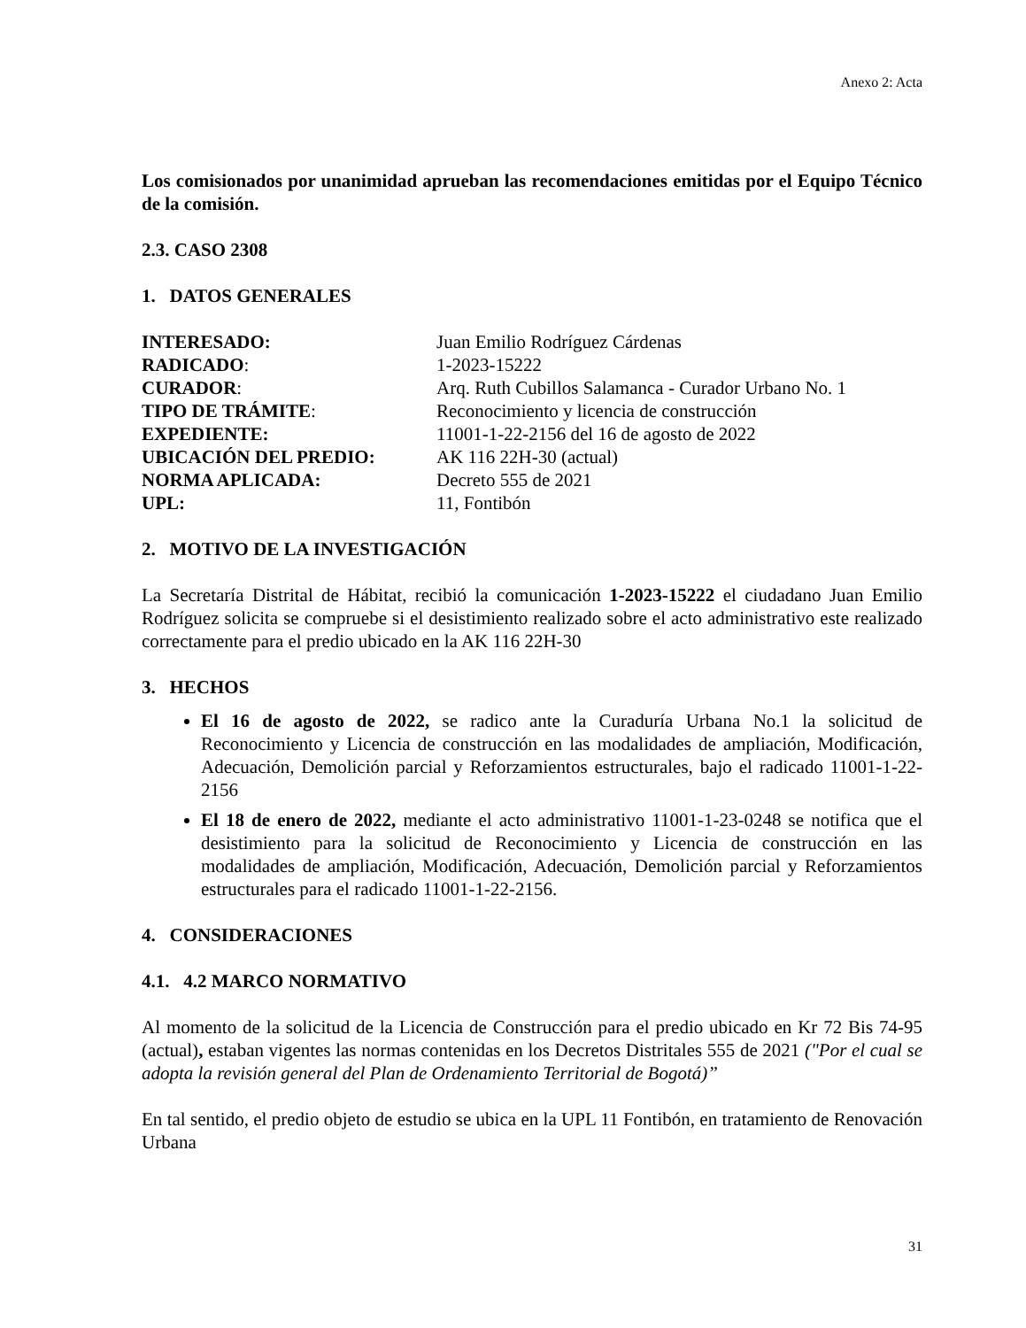Anexo 2: Acta
Los comisionados por unanimidad aprueban las recomendaciones emitidas por el Equipo Técnico de la comisión.
2.3. CASO 2308
1. DATOS GENERALES
INTERESADO:
Juan Emilio Rodríguez Cárdenas
RADICADO:
1-2023-15222
CURADOR:
Arq. Ruth Cubillos Salamanca - Curador Urbano No. 1
TIPO DE TRÁMITE:
Reconocimiento y licencia de construcción
EXPEDIENTE:
11001-1-22-2156 del 16 de agosto de 2022
UBICACIÓN DEL PREDIO:
AK 116 22H-30 (actual)
NORMA APLICADA:
Decreto 555 de 2021
UPL:
11, Fontibón
2. MOTIVO DE LA INVESTIGACIÓN
La Secretaría Distrital de Hábitat, recibió la comunicación 1-2023-15222 el ciudadano Juan Emilio Rodríguez solicita se compruebe si el desistimiento realizado sobre el acto administrativo este realizado correctamente para el predio ubicado en la AK 116 22H-30
3. HECHOS
El 16 de agosto de 2022, se radico ante la Curaduría Urbana No.1 la solicitud de Reconocimiento y Licencia de construcción en las modalidades de ampliación, Modificación, Adecuación, Demolición parcial y Reforzamientos estructurales, bajo el radicado 11001-1-22-2156
El 18 de enero de 2022, mediante el acto administrativo 11001-1-23-0248 se notifica que el desistimiento para la solicitud de Reconocimiento y Licencia de construcción en las modalidades de ampliación, Modificación, Adecuación, Demolición parcial y Reforzamientos estructurales para el radicado 11001-1-22-2156.
4. CONSIDERACIONES
4.1. 4.2 MARCO NORMATIVO
Al momento de la solicitud de la Licencia de Construcción para el predio ubicado en Kr 72 Bis 74-95 (actual), estaban vigentes las normas contenidas en los Decretos Distritales 555 de 2021 ("Por el cual se adopta la revisión general del Plan de Ordenamiento Territorial de Bogotá)”
En tal sentido, el predio objeto de estudio se ubica en la UPL 11 Fontibón, en tratamiento de Renovación Urbana
31